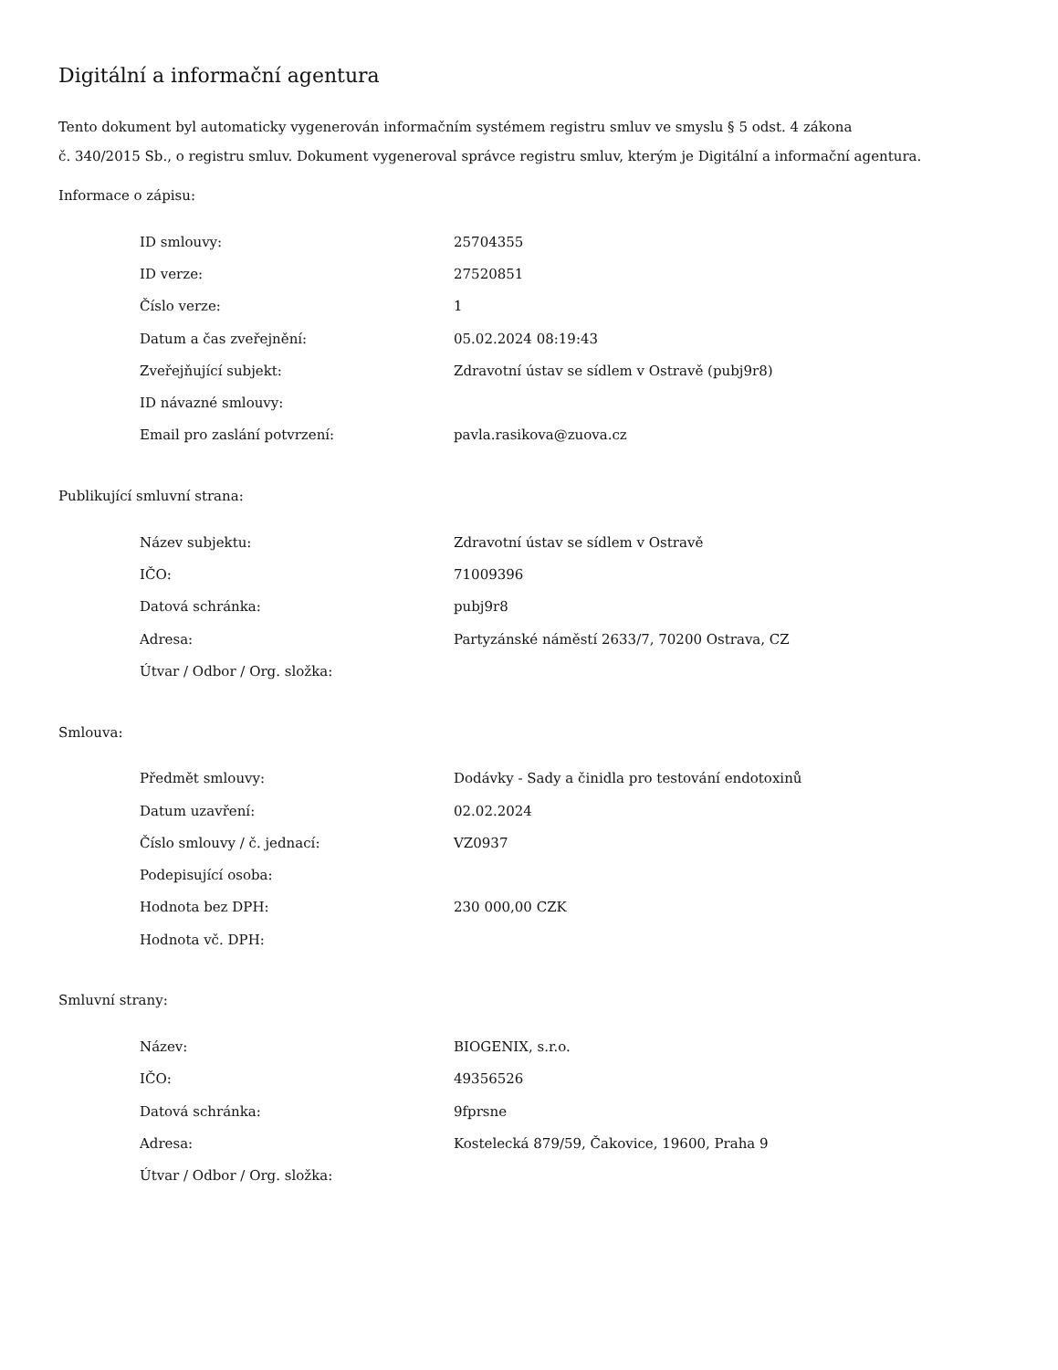Digitální a informační agentura
Tento dokument byl automaticky vygenerován informačním systémem registru smluv ve smyslu § 5 odst. 4 zákona
č. 340/2015 Sb., o registru smluv. Dokument vygeneroval správce registru smluv, kterým je Digitální a informační agentura.
Informace o zápisu:
| ID smlouvy: | 25704355 |
| ID verze: | 27520851 |
| Číslo verze: | 1 |
| Datum a čas zveřejnění: | 05.02.2024 08:19:43 |
| Zveřejňující subjekt: | Zdravotní ústav se sídlem v Ostravě (pubj9r8) |
| ID návazné smlouvy: | |
| Email pro zaslání potvrzení: | pavla.rasikova@zuova.cz |
Publikující smluvní strana:
| Název subjektu: | Zdravotní ústav se sídlem v Ostravě |
| IČO: | 71009396 |
| Datová schránka: | pubj9r8 |
| Adresa: | Partyzánské náměstí 2633/7, 70200 Ostrava, CZ |
| Útvar / Odbor / Org. složka: | |
Smlouva:
| Předmět smlouvy: | Dodávky - Sady a činidla pro testování endotoxinů |
| Datum uzavření: | 02.02.2024 |
| Číslo smlouvy / č. jednací: | VZ0937 |
| Podepisující osoba: | |
| Hodnota bez DPH: | 230 000,00 CZK |
| Hodnota vč. DPH: | |
Smluvní strany:
| Název: | BIOGENIX, s.r.o. |
| IČO: | 49356526 |
| Datová schránka: | 9fprsne |
| Adresa: | Kostelecká 879/59, Čakovice, 19600, Praha 9 |
| Útvar / Odbor / Org. složka: | |